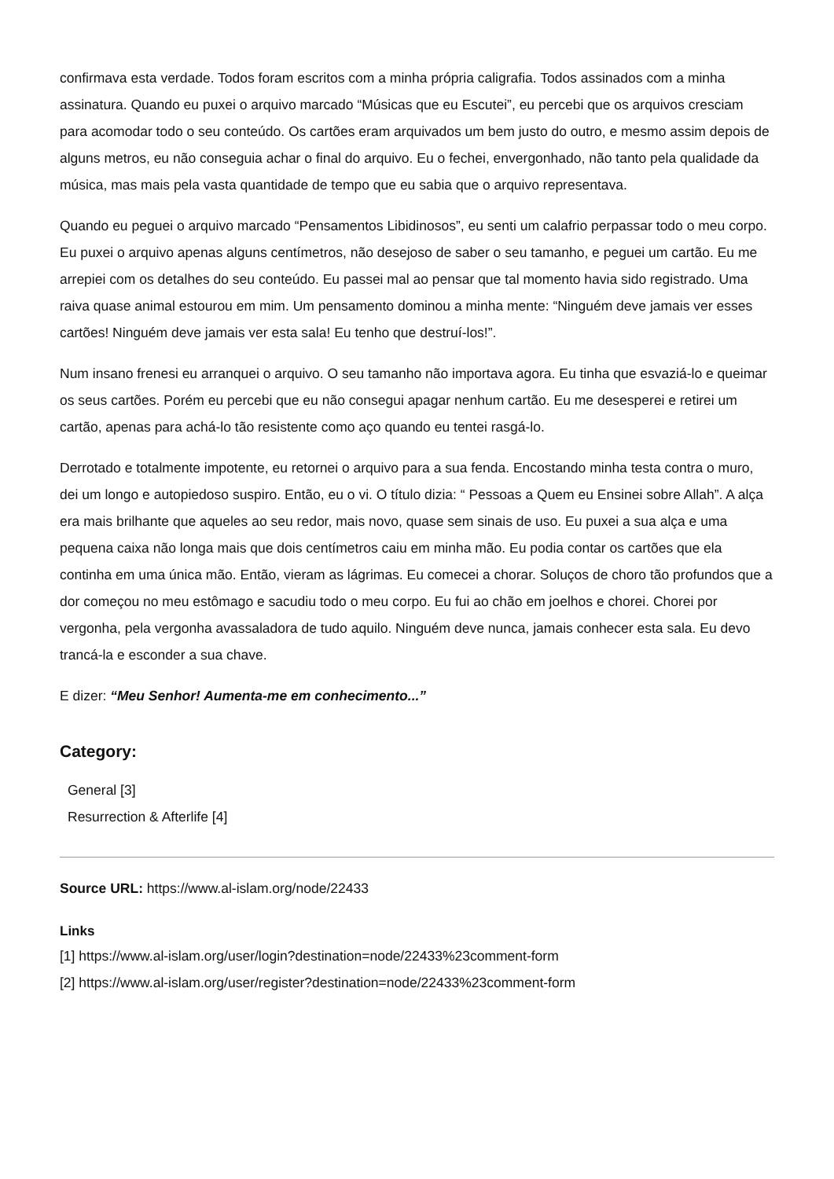confirmava esta verdade. Todos foram escritos com a minha própria caligrafia. Todos assinados com a minha assinatura. Quando eu puxei o arquivo marcado “Músicas que eu Escutei”, eu percebi que os arquivos cresciam para acomodar todo o seu conteúdo. Os cartões eram arquivados um bem justo do outro, e mesmo assim depois de alguns metros, eu não conseguia achar o final do arquivo. Eu o fechei, envergonhado, não tanto pela qualidade da música, mas mais pela vasta quantidade de tempo que eu sabia que o arquivo representava.
Quando eu peguei o arquivo marcado “Pensamentos Libidinosos”, eu senti um calafrio perpassar todo o meu corpo. Eu puxei o arquivo apenas alguns centímetros, não desejoso de saber o seu tamanho, e peguei um cartão. Eu me arrepiei com os detalhes do seu conteúdo. Eu passei mal ao pensar que tal momento havia sido registrado. Uma raiva quase animal estourou em mim. Um pensamento dominou a minha mente: “Ninguém deve jamais ver esses cartões! Ninguém deve jamais ver esta sala! Eu tenho que destruí-los!”.
Num insano frenesi eu arranquei o arquivo. O seu tamanho não importava agora. Eu tinha que esvaziá-lo e queimar os seus cartões. Porém eu percebi que eu não consegui apagar nenhum cartão. Eu me desesperei e retirei um cartão, apenas para achá-lo tão resistente como aço quando eu tentei rasgá-lo.
Derrotado e totalmente impotente, eu retornei o arquivo para a sua fenda. Encostando minha testa contra o muro, dei um longo e autopiedoso suspiro. Então, eu o vi. O título dizia: “ Pessoas a Quem eu Ensinei sobre Allah”. A alça era mais brilhante que aqueles ao seu redor, mais novo, quase sem sinais de uso. Eu puxei a sua alça e uma pequena caixa não longa mais que dois centímetros caiu em minha mão. Eu podia contar os cartões que ela continha em uma única mão. Então, vieram as lágrimas. Eu comecei a chorar. Soluços de choro tão profundos que a dor começou no meu estômago e sacudiu todo o meu corpo. Eu fui ao chão em joelhos e chorei. Chorei por vergonha, pela vergonha avassaladora de tudo aquilo. Ninguém deve nunca, jamais conhecer esta sala. Eu devo trancá-la e esconder a sua chave.
E dizer: “Meu Senhor! Aumenta-me em conhecimento...”
Category:
General [3]
Resurrection & Afterlife [4]
Source URL: https://www.al-islam.org/node/22433
Links
[1] https://www.al-islam.org/user/login?destination=node/22433%23comment-form
[2] https://www.al-islam.org/user/register?destination=node/22433%23comment-form